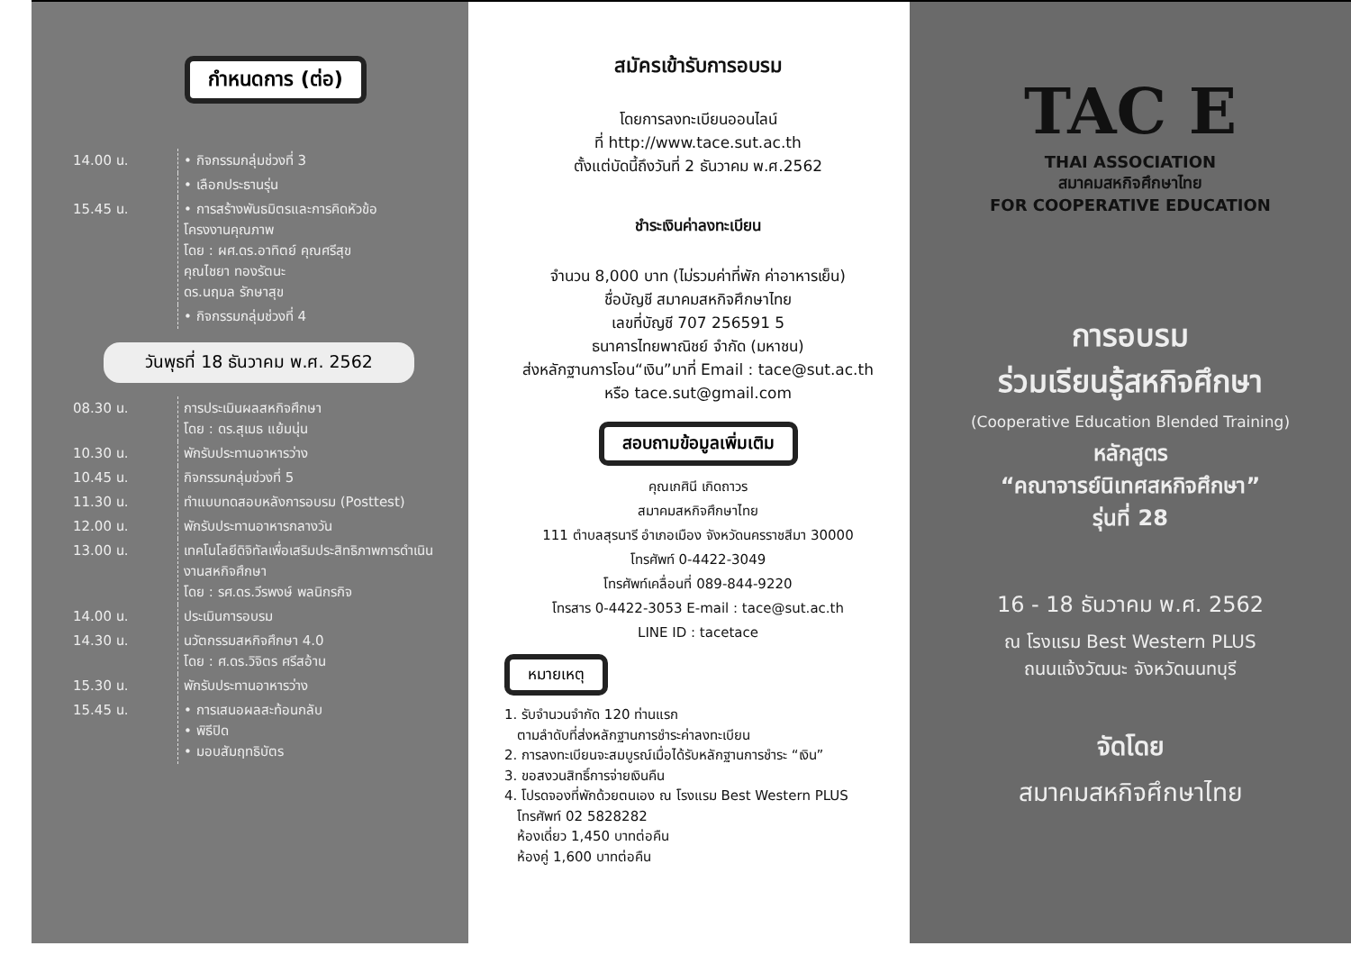กำหนดการ (ต่อ)
| 14.00 น. | • กิจกรรมกลุ่มช่วงที่ 3 |
| | • เลือกประธานรุ่น |
| 15.45 น. | • การสร้างพันธมิตรและการคิดหัวข้อ โครงงานคุณภาพ โดย : ผศ.ดร.อาทิตย์ คุณศรีสุข คุณไชยา ทองรัตนะ ดร.นฤมล รักษาสุข |
| | • กิจกรรมกลุ่มช่วงที่ 4 |
วันพุธที่ 18 ธันวาคม พ.ศ. 2562
| 08.30 น. | การประเมินผลสหกิจศึกษา โดย : ดร.สุเมธ แย้มนุ่น |
| 10.30 น. | พักรับประทานอาหารว่าง |
| 10.45 น. | กิจกรรมกลุ่มช่วงที่ 5 |
| 11.30 น. | ทำแบบทดสอบหลังการอบรม (Posttest) |
| 12.00 น. | พักรับประทานอาหารกลางวัน |
| 13.00 น. | เทคโนโลยีดิจิทัลเพื่อเสริมประสิทธิภาพการดำเนินงานสหกิจศึกษา โดย : รศ.ดร.วีรพงษ์ พลนิกรกิจ |
| 14.00 น. | ประเมินการอบรม |
| 14.30 น. | นวัตกรรมสหกิจศึกษา 4.0 โดย : ศ.ดร.วิจิตร ศรีสอ้าน |
| 15.30 น. | พักรับประทานอาหารว่าง |
| 15.45 น. | • การเสนอผลสะท้อนกลับ • พิธีปิด • มอบสัมฤทธิบัตร |
สมัครเข้ารับการอบรม
โดยการลงทะเบียนออนไลน์
ที่ http://www.tace.sut.ac.th
ตั้งแต่บัดนี้ถึงวันที่ 2 ธันวาคม พ.ศ.2562
ชำระเงินค่าลงทะเบียน
จำนวน 8,000 บาท (ไม่รวมค่าที่พัก ค่าอาหารเย็น)
ชื่อบัญชี สมาคมสหกิจศึกษาไทย
เลขที่บัญชี 707 256591 5
ธนาคารไทยพาณิชย์ จำกัด (มหาชน)
ส่งหลักฐานการโอน“เงิน”มาที่ Email : tace@sut.ac.th
หรือ tace.sut@gmail.com
สอบถามข้อมูลเพิ่มเติม
คุณเกศินี เกิดถาวร
สมาคมสหกิจศึกษาไทย
111 ตำบลสุรนารี อำเภอเมือง จังหวัดนครราชสีมา 30000
โทรศัพท์ 0-4422-3049
โทรศัพท์เคลื่อนที่ 089-844-9220
โทรสาร 0-4422-3053 E-mail : tace@sut.ac.th
LINE ID : tacetace
หมายเหตุ
1. รับจำนวนจำกัด 120 ท่านแรก
ตามลำดับที่ส่งหลักฐานการชำระค่าลงทะเบียน
2. การลงทะเบียนจะสมบูรณ์เมื่อได้รับหลักฐานการชำระ “เงิน”
3. ขอสงวนสิทธิ์การจ่ายเงินคืน
4. โปรดจองที่พักด้วยตนเอง ณ โรงแรม Best Western PLUS
โทรศัพท์ 02 5828282
ห้องเดี่ยว 1,450 บาทต่อคืน
ห้องคู่ 1,600 บาทต่อคืน
TAC E
THAI ASSOCIATION
สมาคมสหกิจศึกษาไทย
FOR COOPERATIVE EDUCATION
การอบรม
ร่วมเรียนรู้สหกิจศึกษา
(Cooperative Education Blended Training)
หลักสูตร
“คณาจารย์นิเทศสหกิจศึกษา”
รุ่นที่ 28
16 - 18 ธันวาคม พ.ศ. 2562
ณ โรงแรม Best Western PLUS
ถนนแจ้งวัฒนะ จังหวัดนนทบุรี
จัดโดย
สมาคมสหกิจศึกษาไทย